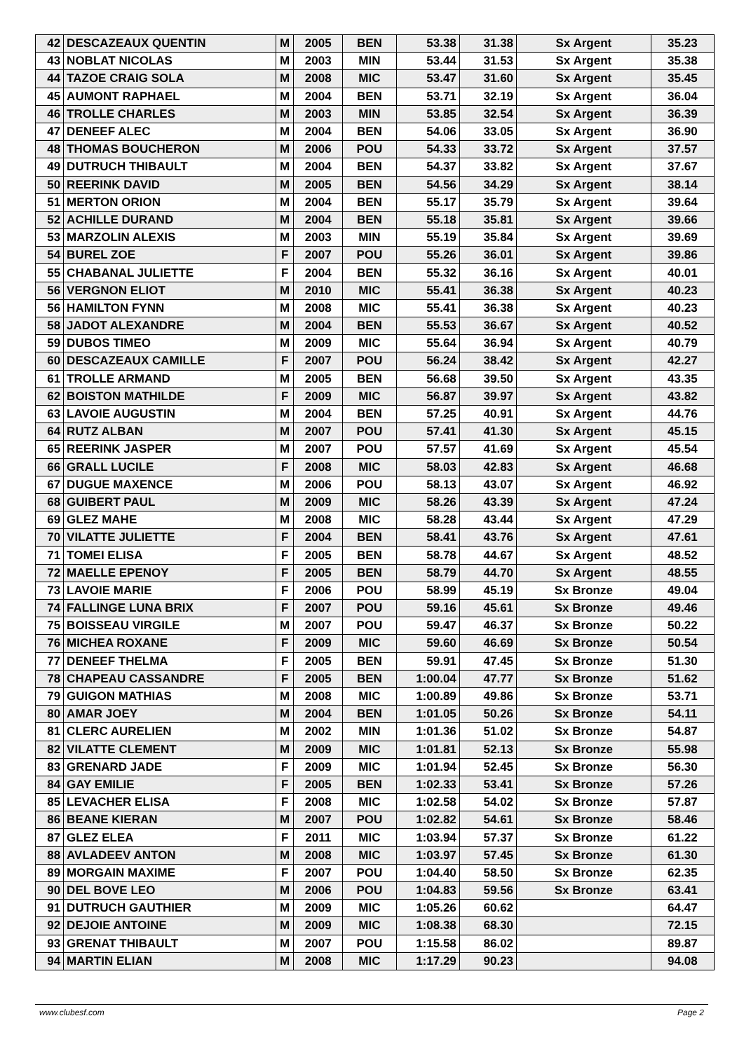| 42 | DESCAZEAUX QUENTIN | M | 2005 | BEN | 53.38 | 31.38 | Sx Argent | 35.23 |
| 43 | NOBLAT NICOLAS | M | 2003 | MIN | 53.44 | 31.53 | Sx Argent | 35.38 |
| 44 | TAZOE CRAIG SOLA | M | 2008 | MIC | 53.47 | 31.60 | Sx Argent | 35.45 |
| 45 | AUMONT RAPHAEL | M | 2004 | BEN | 53.71 | 32.19 | Sx Argent | 36.04 |
| 46 | TROLLE CHARLES | M | 2003 | MIN | 53.85 | 32.54 | Sx Argent | 36.39 |
| 47 | DENEEF ALEC | M | 2004 | BEN | 54.06 | 33.05 | Sx Argent | 36.90 |
| 48 | THOMAS BOUCHERON | M | 2006 | POU | 54.33 | 33.72 | Sx Argent | 37.57 |
| 49 | DUTRUCH THIBAULT | M | 2004 | BEN | 54.37 | 33.82 | Sx Argent | 37.67 |
| 50 | REERINK DAVID | M | 2005 | BEN | 54.56 | 34.29 | Sx Argent | 38.14 |
| 51 | MERTON ORION | M | 2004 | BEN | 55.17 | 35.79 | Sx Argent | 39.64 |
| 52 | ACHILLE DURAND | M | 2004 | BEN | 55.18 | 35.81 | Sx Argent | 39.66 |
| 53 | MARZOLIN ALEXIS | M | 2003 | MIN | 55.19 | 35.84 | Sx Argent | 39.69 |
| 54 | BUREL ZOE | F | 2007 | POU | 55.26 | 36.01 | Sx Argent | 39.86 |
| 55 | CHABANAL JULIETTE | F | 2004 | BEN | 55.32 | 36.16 | Sx Argent | 40.01 |
| 56 | VERGNON ELIOT | M | 2010 | MIC | 55.41 | 36.38 | Sx Argent | 40.23 |
| 56 | HAMILTON FYNN | M | 2008 | MIC | 55.41 | 36.38 | Sx Argent | 40.23 |
| 58 | JADOT ALEXANDRE | M | 2004 | BEN | 55.53 | 36.67 | Sx Argent | 40.52 |
| 59 | DUBOS TIMEO | M | 2009 | MIC | 55.64 | 36.94 | Sx Argent | 40.79 |
| 60 | DESCAZEAUX CAMILLE | F | 2007 | POU | 56.24 | 38.42 | Sx Argent | 42.27 |
| 61 | TROLLE ARMAND | M | 2005 | BEN | 56.68 | 39.50 | Sx Argent | 43.35 |
| 62 | BOISTON MATHILDE | F | 2009 | MIC | 56.87 | 39.97 | Sx Argent | 43.82 |
| 63 | LAVOIE AUGUSTIN | M | 2004 | BEN | 57.25 | 40.91 | Sx Argent | 44.76 |
| 64 | RUTZ ALBAN | M | 2007 | POU | 57.41 | 41.30 | Sx Argent | 45.15 |
| 65 | REERINK JASPER | M | 2007 | POU | 57.57 | 41.69 | Sx Argent | 45.54 |
| 66 | GRALL LUCILE | F | 2008 | MIC | 58.03 | 42.83 | Sx Argent | 46.68 |
| 67 | DUGUE MAXENCE | M | 2006 | POU | 58.13 | 43.07 | Sx Argent | 46.92 |
| 68 | GUIBERT PAUL | M | 2009 | MIC | 58.26 | 43.39 | Sx Argent | 47.24 |
| 69 | GLEZ MAHE | M | 2008 | MIC | 58.28 | 43.44 | Sx Argent | 47.29 |
| 70 | VILATTE JULIETTE | F | 2004 | BEN | 58.41 | 43.76 | Sx Argent | 47.61 |
| 71 | TOMEI ELISA | F | 2005 | BEN | 58.78 | 44.67 | Sx Argent | 48.52 |
| 72 | MAELLE EPENOY | F | 2005 | BEN | 58.79 | 44.70 | Sx Argent | 48.55 |
| 73 | LAVOIE MARIE | F | 2006 | POU | 58.99 | 45.19 | Sx Bronze | 49.04 |
| 74 | FALLINGE LUNA BRIX | F | 2007 | POU | 59.16 | 45.61 | Sx Bronze | 49.46 |
| 75 | BOISSEAU VIRGILE | M | 2007 | POU | 59.47 | 46.37 | Sx Bronze | 50.22 |
| 76 | MICHEA ROXANE | F | 2009 | MIC | 59.60 | 46.69 | Sx Bronze | 50.54 |
| 77 | DENEEF THELMA | F | 2005 | BEN | 59.91 | 47.45 | Sx Bronze | 51.30 |
| 78 | CHAPEAU CASSANDRE | F | 2005 | BEN | 1:00.04 | 47.77 | Sx Bronze | 51.62 |
| 79 | GUIGON MATHIAS | M | 2008 | MIC | 1:00.89 | 49.86 | Sx Bronze | 53.71 |
| 80 | AMAR JOEY | M | 2004 | BEN | 1:01.05 | 50.26 | Sx Bronze | 54.11 |
| 81 | CLERC AURELIEN | M | 2002 | MIN | 1:01.36 | 51.02 | Sx Bronze | 54.87 |
| 82 | VILATTE CLEMENT | M | 2009 | MIC | 1:01.81 | 52.13 | Sx Bronze | 55.98 |
| 83 | GRENARD JADE | F | 2009 | MIC | 1:01.94 | 52.45 | Sx Bronze | 56.30 |
| 84 | GAY EMILIE | F | 2005 | BEN | 1:02.33 | 53.41 | Sx Bronze | 57.26 |
| 85 | LEVACHER ELISA | F | 2008 | MIC | 1:02.58 | 54.02 | Sx Bronze | 57.87 |
| 86 | BEANE KIERAN | M | 2007 | POU | 1:02.82 | 54.61 | Sx Bronze | 58.46 |
| 87 | GLEZ ELEA | F | 2011 | MIC | 1:03.94 | 57.37 | Sx Bronze | 61.22 |
| 88 | AVLADEEV ANTON | M | 2008 | MIC | 1:03.97 | 57.45 | Sx Bronze | 61.30 |
| 89 | MORGAIN MAXIME | F | 2007 | POU | 1:04.40 | 58.50 | Sx Bronze | 62.35 |
| 90 | DEL BOVE LEO | M | 2006 | POU | 1:04.83 | 59.56 | Sx Bronze | 63.41 |
| 91 | DUTRUCH GAUTHIER | M | 2009 | MIC | 1:05.26 | 60.62 | | 64.47 |
| 92 | DEJOIE ANTOINE | M | 2009 | MIC | 1:08.38 | 68.30 | | 72.15 |
| 93 | GRENAT THIBAULT | M | 2007 | POU | 1:15.58 | 86.02 | | 89.87 |
| 94 | MARTIN ELIAN | M | 2008 | MIC | 1:17.29 | 90.23 | | 94.08 |
www.clubesf.com Page 2